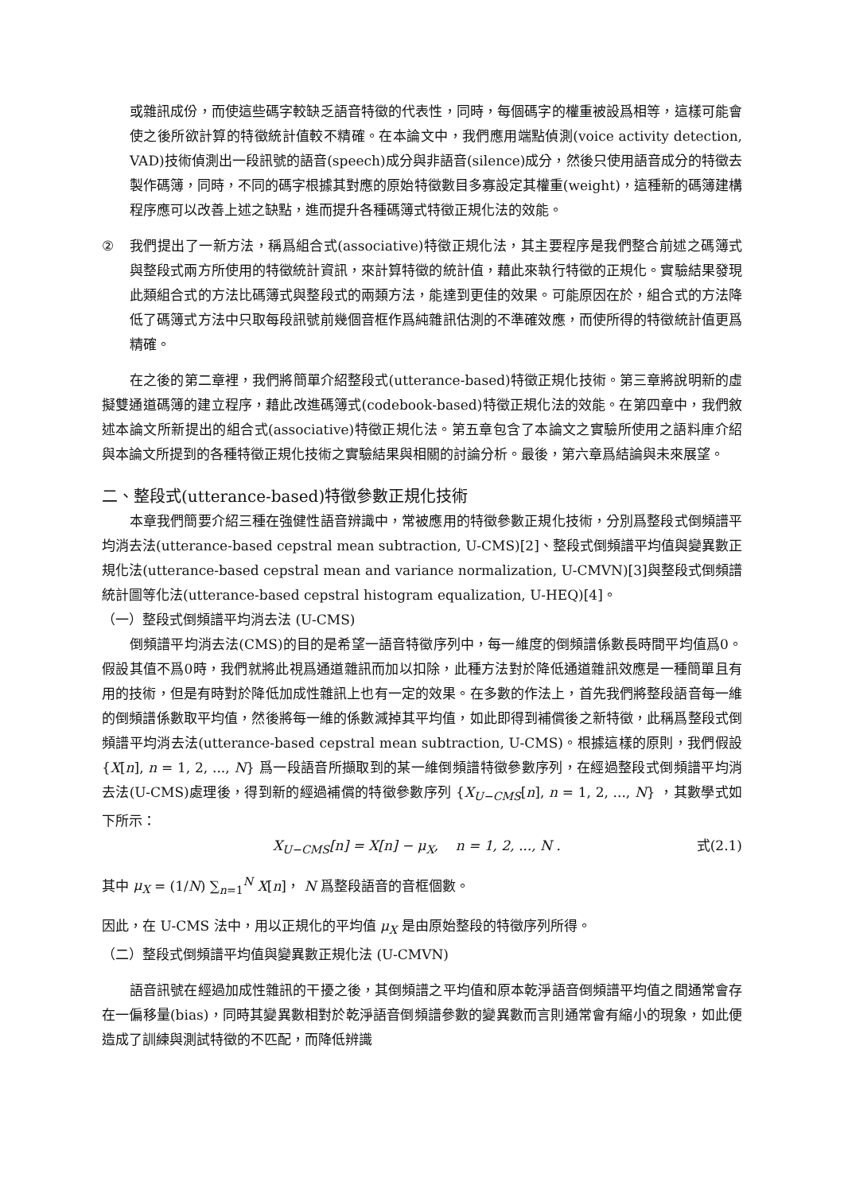或雜訊成份，而使這些碼字較缺乏語音特徵的代表性，同時，每個碼字的權重被設爲相等，這樣可能會使之後所欲計算的特徵統計值較不精確。在本論文中，我們應用端點偵測(voice activity detection, VAD)技術偵測出一段訊號的語音(speech)成分與非語音(silence)成分，然後只使用語音成分的特徵去製作碼簿，同時，不同的碼字根據其對應的原始特徵數目多寡設定其權重(weight)，這種新的碼簿建構程序應可以改善上述之缺點，進而提升各種碼簿式特徵正規化法的效能。
② 我們提出了一新方法，稱爲組合式(associative)特徵正規化法，其主要程序是我們整合前述之碼簿式與整段式兩方所使用的特徵統計資訊，來計算特徵的統計值，藉此來執行特徵的正規化。實驗結果發現此類組合式的方法比碼簿式與整段式的兩類方法，能達到更佳的效果。可能原因在於，組合式的方法降低了碼簿式方法中只取每段訊號前幾個音框作爲純雜訊估測的不準確效應，而使所得的特徵統計值更爲精確。
在之後的第二章裡，我們將簡單介紹整段式(utterance-based)特徵正規化技術。第三章將說明新的虛擬雙通道碼簿的建立程序，藉此改進碼簿式(codebook-based)特徵正規化法的效能。在第四章中，我們敘述本論文所新提出的組合式(associative)特徵正規化法。第五章包含了本論文之實驗所使用之語料庫介紹與本論文所提到的各種特徵正規化技術之實驗結果與相關的討論分析。最後，第六章爲結論與未來展望。
二、整段式(utterance-based)特徵參數正規化技術
本章我們簡要介紹三種在強健性語音辨識中，常被應用的特徵參數正規化技術，分別爲整段式倒頻譜平均消去法(utterance-based cepstral mean subtraction, U-CMS)[2]、整段式倒頻譜平均值與變異數正規化法(utterance-based cepstral mean and variance normalization, U-CMVN)[3]與整段式倒頻譜統計圖等化法(utterance-based cepstral histogram equalization, U-HEQ)[4]。
（一）整段式倒頻譜平均消去法 (U-CMS)
倒頻譜平均消去法(CMS)的目的是希望一語音特徵序列中，每一維度的倒頻譜係數長時間平均值爲0。假設其值不爲0時，我們就將此視爲通道雜訊而加以扣除，此種方法對於降低通道雜訊效應是一種簡單且有用的技術，但是有時對於降低加成性雜訊上也有一定的效果。在多數的作法上，首先我們將整段語音每一維的倒頻譜係數取平均值，然後將每一維的係數減掉其平均值，如此即得到補償後之新特徵，此稱爲整段式倒頻譜平均消去法(utterance-based cepstral mean subtraction, U-CMS)。根據這樣的原則，我們假設 {X[n], n = 1, 2, ..., N} 爲一段語音所擷取到的某一維倒頻譜特徵參數序列，在經過整段式倒頻譜平均消去法(U-CMS)處理後，得到新的經過補償的特徵參數序列 {X<sub>U−CMS</sub>[n], n = 1, 2, ..., N} ，其數學式如下所示：
X<sub>U−CMS</sub>[n] = X[n] − μ<sub>X</sub>, n = 1, 2, ..., N . 式(2.1)
其中 μ<sub>X</sub> = (1/N) ∑<sub>n=1</sub><sup>N</sup> X[n]， N 爲整段語音的音框個數。
因此，在 U-CMS 法中，用以正規化的平均值 μ<sub>X</sub> 是由原始整段的特徵序列所得。
（二）整段式倒頻譜平均值與變異數正規化法 (U-CMVN)
語音訊號在經過加成性雜訊的干擾之後，其倒頻譜之平均值和原本乾淨語音倒頻譜平均值之間通常會存在一偏移量(bias)，同時其變異數相對於乾淨語音倒頻譜參數的變異數而言則通常會有縮小的現象，如此便造成了訓練與測試特徵的不匹配，而降低辨識